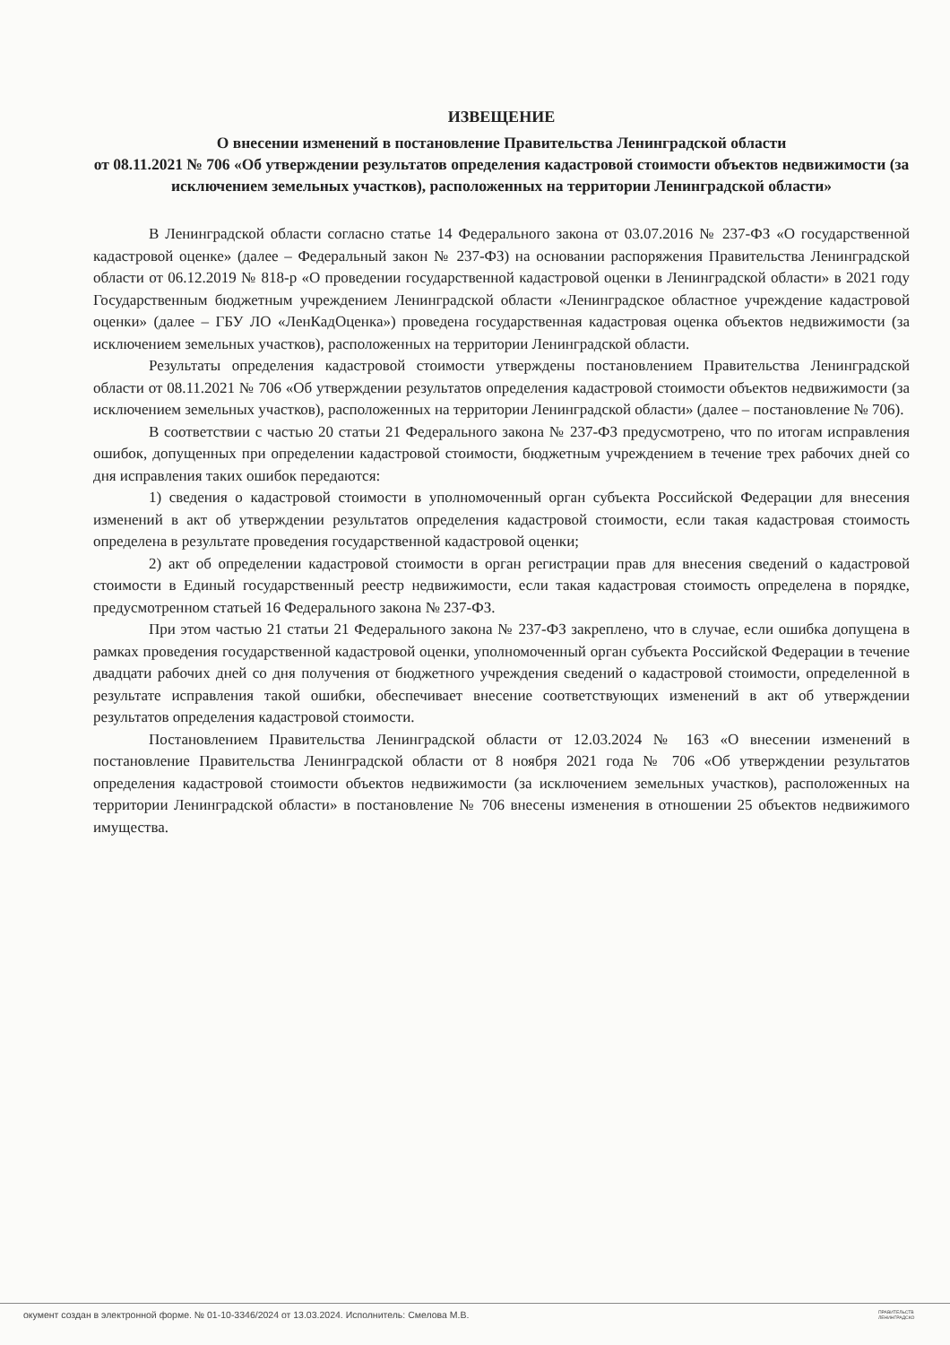ИЗВЕЩЕНИЕ
О внесении изменений в постановление Правительства Ленинградской области
от 08.11.2021 № 706 «Об утверждении результатов определения кадастровой стоимости объектов недвижимости (за исключением земельных участков), расположенных на территории Ленинградской области»
В Ленинградской области согласно статье 14 Федерального закона от 03.07.2016 № 237-ФЗ «О государственной кадастровой оценке» (далее – Федеральный закон № 237-ФЗ) на основании распоряжения Правительства Ленинградской области от 06.12.2019 № 818-р «О проведении государственной кадастровой оценки в Ленинградской области» в 2021 году Государственным бюджетным учреждением Ленинградской области «Ленинградское областное учреждение кадастровой оценки» (далее – ГБУ ЛО «ЛенКадОценка») проведена государственная кадастровая оценка объектов недвижимости (за исключением земельных участков), расположенных на территории Ленинградской области.
Результаты определения кадастровой стоимости утверждены постановлением Правительства Ленинградской области от 08.11.2021 № 706 «Об утверждении результатов определения кадастровой стоимости объектов недвижимости (за исключением земельных участков), расположенных на территории Ленинградской области» (далее – постановление № 706).
В соответствии с частью 20 статьи 21 Федерального закона № 237-ФЗ предусмотрено, что по итогам исправления ошибок, допущенных при определении кадастровой стоимости, бюджетным учреждением в течение трех рабочих дней со дня исправления таких ошибок передаются:
1) сведения о кадастровой стоимости в уполномоченный орган субъекта Российской Федерации для внесения изменений в акт об утверждении результатов определения кадастровой стоимости, если такая кадастровая стоимость определена в результате проведения государственной кадастровой оценки;
2) акт об определении кадастровой стоимости в орган регистрации прав для внесения сведений о кадастровой стоимости в Единый государственный реестр недвижимости, если такая кадастровая стоимость определена в порядке, предусмотренном статьей 16 Федерального закона № 237-ФЗ.
При этом частью 21 статьи 21 Федерального закона № 237-ФЗ закреплено, что в случае, если ошибка допущена в рамках проведения государственной кадастровой оценки, уполномоченный орган субъекта Российской Федерации в течение двадцати рабочих дней со дня получения от бюджетного учреждения сведений о кадастровой стоимости, определенной в результате исправления такой ошибки, обеспечивает внесение соответствующих изменений в акт об утверждении результатов определения кадастровой стоимости.
Постановлением Правительства Ленинградской области от 12.03.2024 № 163 «О внесении изменений в постановление Правительства Ленинградской области от 8 ноября 2021 года № 706 «Об утверждении результатов определения кадастровой стоимости объектов недвижимости (за исключением земельных участков), расположенных на территории Ленинградской области» в постановление № 706 внесены изменения в отношении 25 объектов недвижимого имущества.
окумент создан в электронной форме. № 01-10-3346/2024 от 13.03.2024. Исполнитель: Смелова М.В.
ПРАВИТЕЛЬСТВ ЛЕНИНГРАДСКО